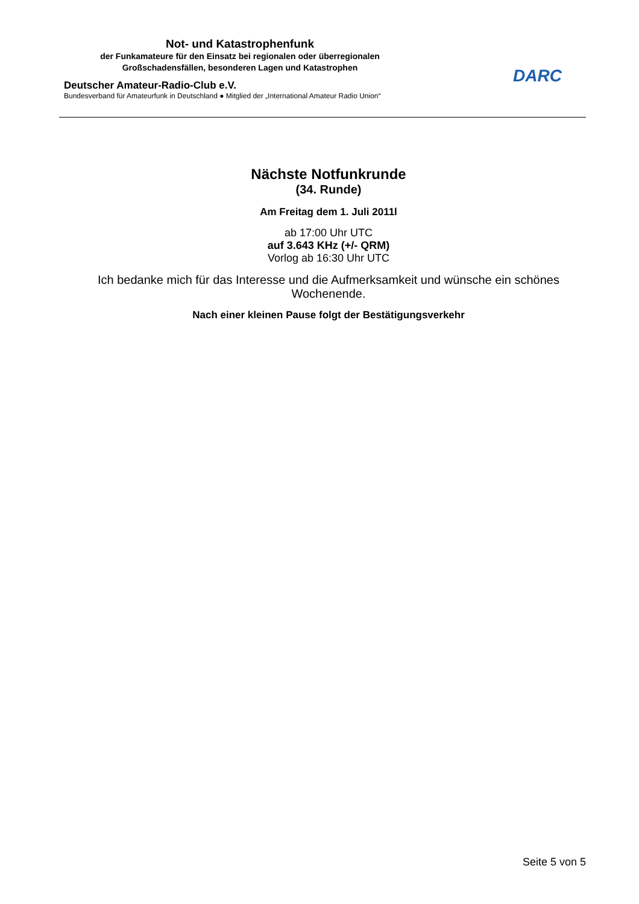Not- und Katastrophenfunk
der Funkamateure für den Einsatz bei regionalen oder überregionalen
Großschadensfällen, besonderen Lagen und Katastrophen
Deutscher Amateur-Radio-Club e.V.
Bundesverband für Amateurfunk in Deutschland ● Mitglied der „International Amateur Radio Union“
DARC
Nächste Notfunkrunde
(34. Runde)
Am Freitag dem 1. Juli 2011l
ab 17:00 Uhr UTC
auf 3.643 KHz (+/- QRM)
Vorlog ab 16:30 Uhr UTC
Ich bedanke mich für das Interesse und die Aufmerksamkeit und wünsche ein schönes Wochenende.
Nach einer kleinen Pause folgt der Bestätigungsverkehr
Seite 5 von 5